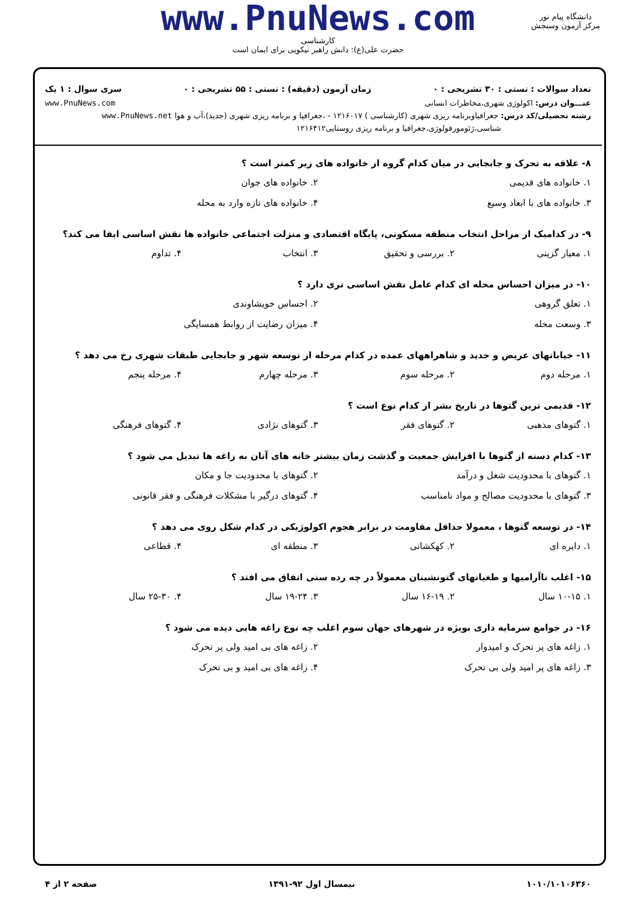www.PnuNews.com
کارشناسی
حضرت علی(ع): دانش راهبر نیکویی برای ایمان است
دانشگاه پیام نور
مرکز آزمون وسنجش
تعداد سوالات : تستی : ۳۰ تشریحی : ۰ زمان آزمون (دقیقه) : تستی : ۵۵ تشریحی : ۰ سری سوال : ۱ یک
عنـــوان درس: اکولوژی شهری،مخاطرات انسانی www.PnuNews.com
رشته تحصیلی/کد درس: جغرافیاوبرنامه ریزی شهری (کارشناسی ) ۱۲۱۶۰۱۷ - ،جغرافیا و برنامه ریزی شهری (جدید)،آب و هوا www.PnuNews.net
شناسی،ژئومورفولوژی،جغرافیا و برنامه ریزی روستایی۱۲۱۶۴۱۲
۸- علاقه به تحرک و جابجایی در میان کدام گروه از خانواده های زیر کمتر است ؟
۱. خانواده های قدیمی
۲. خانواده های جوان
۳. خانواده های با ابعاد وسیع
۴. خانواده های تازه وارد به محله
۹- در کدامیک از مراحل انتخاب منطقه مسکونی، پایگاه اقتصادی و منزلت اجتماعی خانواده ها نقش اساسی ایفا می کند؟
۱. معیار گزینی
۲. بررسی و تحقیق
۳. انتخاب
۴. تداوم
۱۰- در میزان احساس محله ای کدام عامل نقش اساسی تری دارد ؟
۱. تعلق گروهی
۲. احساس خویشاوندی
۳. وسعت محله
۴. میزان رضایت از روابط همسایگی
۱۱- خیابانهای عریض و جدید و شاهراههای عمده در کدام مرحله از توسعه شهر و جابجایی طبقات شهری رخ می دهد ؟
۱. مرحله دوم
۲. مرحله سوم
۳. مرحله چهارم
۴. مرحله پنجم
۱۲- قدیمی ترین گتوها در تاریخ بشر از کدام نوع است ؟
۱. گتوهای مذهبی
۲. گتوهای فقر
۳. گتوهای نژادی
۴. گتوهای فرهنگی
۱۳- کدام دسته از گتوها با افزایش جمعیت و گذشت زمان بیشتر خانه های آنان به زاغه ها تبدیل می شود ؟
۱. گتوهای با محدودیت شغل و درآمد
۲. گتوهای با محدودیت جا و مکان
۳. گتوهای با محدودیت مصالح و مواد نامناسب
۴. گتوهای درگیر با مشکلات فرهنگی و فقر قانونی
۱۴- در توسعه گتوها ، معمولا حداقل مقاومت در برابر هجوم اکولوژیکی در کدام شکل روی می دهد ؟
۱. دایره ای
۲. کهکشانی
۳. منطقه ای
۴. قطاعی
۱۵- اغلب ناآرامیها و طغیانهای گتونشینان معمولاً در چه رده سنی اتفاق می افتد ؟
۱. ۱۰-۱۵ سال
۲. ۱۶-۱۹ سال
۳. ۱۹-۲۴ سال
۴. ۲۵-۳۰ سال
۱۶- در جوامع سرمایه داری بویژه در شهرهای جهان سوم اغلب چه نوع زاغه هایی دیده می شود ؟
۱. زاغه های پر تحرک و امیدوار
۲. زاغه های بی امید ولی پر تحرک
۳. زاغه های پر امید ولی بی تحرک
۴. زاغه های بی امید و بی تحرک
۱۰۱۰/۱۰۱۰۶۳۶۰ نیمسال اول ۹۲-۱۳۹۱ صفحه ۲ از ۴